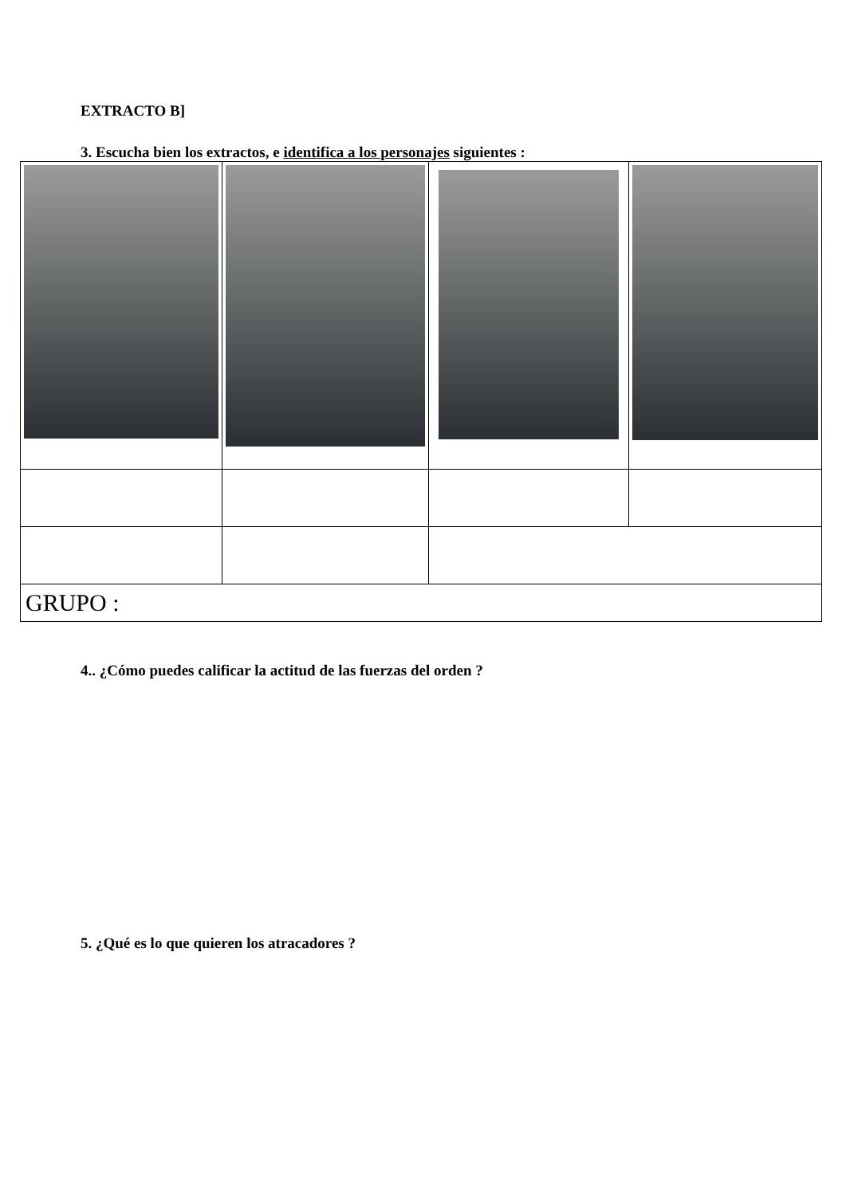EXTRACTO B]
3. Escucha bien los extractos, e identifica a los personajes siguientes :
| GRUPO : | | | |
4.. ¿Cómo puedes calificar la actitud de las fuerzas del orden ?
5. ¿Qué es lo que quieren los atracadores ?